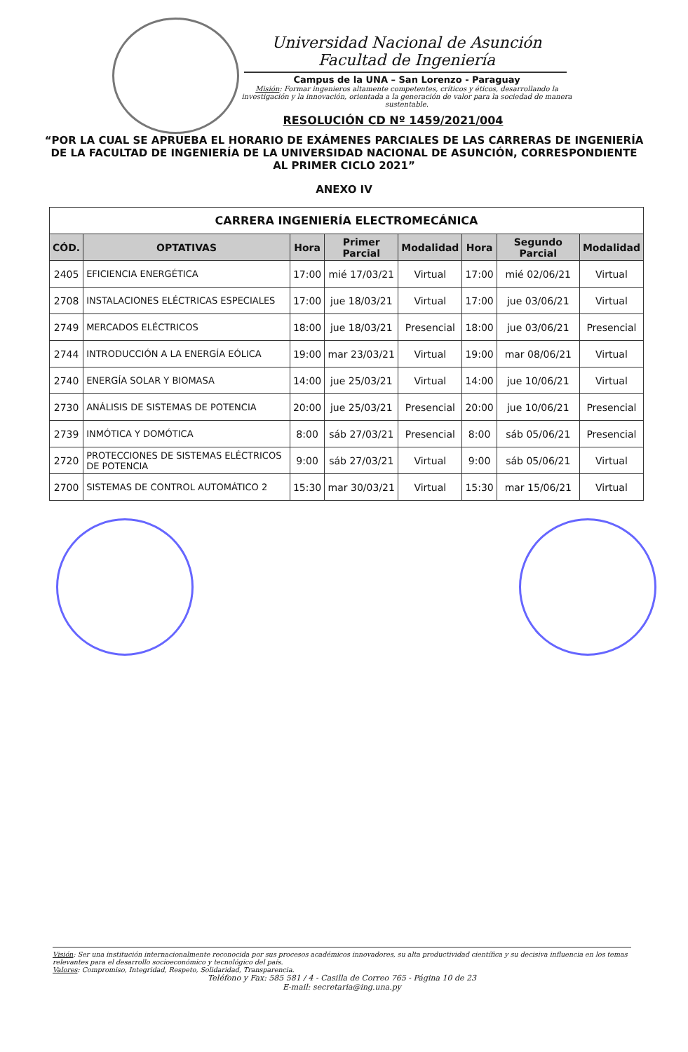Universidad Nacional de Asunción
Facultad de Ingeniería
Campus de la UNA – San Lorenzo - Paraguay
Misión: Formar ingenieros altamente competentes, críticos y éticos, desarrollando la investigación y la innovación, orientada a la generación de valor para la sociedad de manera sustentable.
RESOLUCIÓN CD Nº 1459/2021/004
“POR LA CUAL SE APRUEBA EL HORARIO DE EXÁMENES PARCIALES DE LAS CARRERAS DE INGENIERÍA DE LA FACULTAD DE INGENIERÍA DE LA UNIVERSIDAD NACIONAL DE ASUNCIÓN, CORRESPONDIENTE AL PRIMER CICLO 2021”
ANEXO IV
| CARRERA INGENIERÍA ELECTROMECÁNICA | | | | | | | |
| --- | --- | --- | --- | --- | --- | --- | --- |
| CÓD. | OPTATIVAS | Hora | Primer Parcial | Modalidad | Hora | Segundo Parcial | Modalidad |
| 2405 | EFICIENCIA ENERGÉTICA | 17:00 | mié 17/03/21 | Virtual | 17:00 | mié 02/06/21 | Virtual |
| 2708 | INSTALACIONES ELÉCTRICAS ESPECIALES | 17:00 | jue 18/03/21 | Virtual | 17:00 | jue 03/06/21 | Virtual |
| 2749 | MERCADOS ELÉCTRICOS | 18:00 | jue 18/03/21 | Presencial | 18:00 | jue 03/06/21 | Presencial |
| 2744 | INTRODUCCIÓN A LA ENERGÍA EÓLICA | 19:00 | mar 23/03/21 | Virtual | 19:00 | mar 08/06/21 | Virtual |
| 2740 | ENERGÍA SOLAR Y BIOMASA | 14:00 | jue 25/03/21 | Virtual | 14:00 | jue 10/06/21 | Virtual |
| 2730 | ANÁLISIS DE SISTEMAS DE POTENCIA | 20:00 | jue 25/03/21 | Presencial | 20:00 | jue 10/06/21 | Presencial |
| 2739 | INMÓTICA Y DOMÓTICA | 8:00 | sáb 27/03/21 | Presencial | 8:00 | sáb 05/06/21 | Presencial |
| 2720 | PROTECCIONES DE SISTEMAS ELÉCTRICOS DE POTENCIA | 9:00 | sáb 27/03/21 | Virtual | 9:00 | sáb 05/06/21 | Virtual |
| 2700 | SISTEMAS DE CONTROL AUTOMÁTICO 2 | 15:30 | mar 30/03/21 | Virtual | 15:30 | mar 15/06/21 | Virtual |
Visión: Ser una institución internacionalmente reconocida por sus procesos académicos innovadores, su alta productividad científica y su decisiva influencia en los temas relevantes para el desarrollo socioeconómico y tecnológico del país.
Valores: Compromiso, Integridad, Respeto, Solidaridad, Transparencia.
Teléfono y Fax: 585 581 / 4 - Casilla de Correo 765 - Página 10 de 23
E-mail: secretaria@ing.una.py